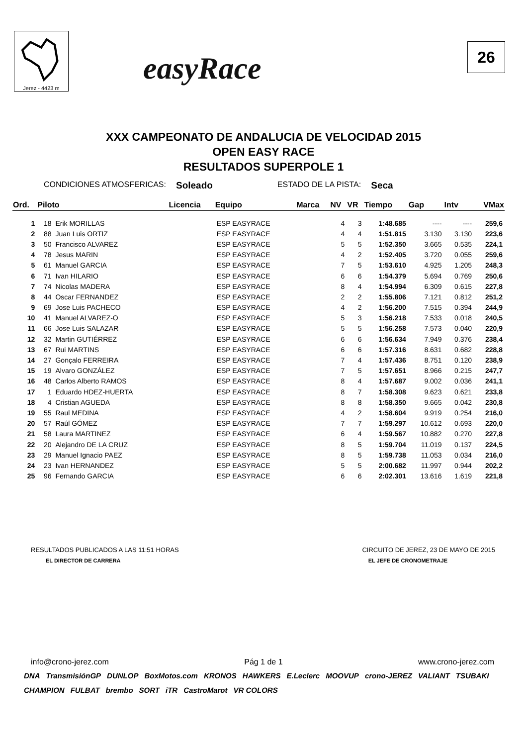Jerez - 4423 m
easyRace
26
XXX CAMPEONATO DE ANDALUCIA DE VELOCIDAD 2015
OPEN EASY RACE
RESULTADOS SUPERPOLE 1
CONDICIONES ATMOSFERICAS: Soleado ESTADO DE LA PISTA: Seca
| Ord. | Piloto | | Licencia | Equipo | Marca | NV | VR | Tiempo | Gap | Intv | VMax |
| --- | --- | --- | --- | --- | --- | --- | --- | --- | --- | --- | --- |
| 1 | 18 | Erik MORILLAS | | ESP EASYRACE | | 4 | 3 | 1:48.685 | ---- | ---- | 259,6 |
| 2 | 88 | Juan Luis ORTIZ | | ESP EASYRACE | | 4 | 4 | 1:51.815 | 3.130 | 3.130 | 223,6 |
| 3 | 50 | Francisco ALVAREZ | | ESP EASYRACE | | 5 | 5 | 1:52.350 | 3.665 | 0.535 | 224,1 |
| 4 | 78 | Jesus MARIN | | ESP EASYRACE | | 4 | 2 | 1:52.405 | 3.720 | 0.055 | 259,6 |
| 5 | 61 | Manuel GARCIA | | ESP EASYRACE | | 7 | 5 | 1:53.610 | 4.925 | 1.205 | 248,3 |
| 6 | 71 | Ivan HILARIO | | ESP EASYRACE | | 6 | 6 | 1:54.379 | 5.694 | 0.769 | 250,6 |
| 7 | 74 | Nicolas MADERA | | ESP EASYRACE | | 8 | 4 | 1:54.994 | 6.309 | 0.615 | 227,8 |
| 8 | 44 | Oscar FERNANDEZ | | ESP EASYRACE | | 2 | 2 | 1:55.806 | 7.121 | 0.812 | 251,2 |
| 9 | 69 | Jose Luis PACHECO | | ESP EASYRACE | | 4 | 2 | 1:56.200 | 7.515 | 0.394 | 244,9 |
| 10 | 41 | Manuel ALVAREZ-O | | ESP EASYRACE | | 5 | 3 | 1:56.218 | 7.533 | 0.018 | 240,5 |
| 11 | 66 | Jose Luis SALAZAR | | ESP EASYRACE | | 5 | 5 | 1:56.258 | 7.573 | 0.040 | 220,9 |
| 12 | 32 | Martin GUTIÉRREZ | | ESP EASYRACE | | 6 | 6 | 1:56.634 | 7.949 | 0.376 | 238,4 |
| 13 | 67 | Rui MARTINS | | ESP EASYRACE | | 6 | 6 | 1:57.316 | 8.631 | 0.682 | 228,8 |
| 14 | 27 | Gonçalo FERREIRA | | ESP EASYRACE | | 7 | 4 | 1:57.436 | 8.751 | 0.120 | 238,9 |
| 15 | 19 | Alvaro GONZÁLEZ | | ESP EASYRACE | | 7 | 5 | 1:57.651 | 8.966 | 0.215 | 247,7 |
| 16 | 48 | Carlos Alberto RAMOS | | ESP EASYRACE | | 8 | 4 | 1:57.687 | 9.002 | 0.036 | 241,1 |
| 17 | 1 | Eduardo HDEZ-HUERTA | | ESP EASYRACE | | 8 | 7 | 1:58.308 | 9.623 | 0.621 | 233,8 |
| 18 | 4 | Cristian AGUEDA | | ESP EASYRACE | | 8 | 8 | 1:58.350 | 9.665 | 0.042 | 230,8 |
| 19 | 55 | Raul MEDINA | | ESP EASYRACE | | 4 | 2 | 1:58.604 | 9.919 | 0.254 | 216,0 |
| 20 | 57 | Raúl GÓMEZ | | ESP EASYRACE | | 7 | 7 | 1:59.297 | 10.612 | 0.693 | 220,0 |
| 21 | 58 | Laura MARTINEZ | | ESP EASYRACE | | 6 | 4 | 1:59.567 | 10.882 | 0.270 | 227,8 |
| 22 | 20 | Alejandro DE LA CRUZ | | ESP EASYRACE | | 8 | 5 | 1:59.704 | 11.019 | 0.137 | 224,5 |
| 23 | 29 | Manuel Ignacio PAEZ | | ESP EASYRACE | | 8 | 5 | 1:59.738 | 11.053 | 0.034 | 216,0 |
| 24 | 23 | Ivan HERNANDEZ | | ESP EASYRACE | | 5 | 5 | 2:00.682 | 11.997 | 0.944 | 202,2 |
| 25 | 96 | Fernando GARCIA | | ESP EASYRACE | | 6 | 6 | 2:02.301 | 13.616 | 1.619 | 221,8 |
RESULTADOS PUBLICADOS A LAS 11:51 HORAS CIRCUITO DE JEREZ, 23 DE MAYO DE 2015
EL DIRECTOR DE CARRERA EL JEFE DE CRONOMETRAJE
info@crono-jerez.com Pág 1 de 1 www.crono-jerez.com
DNA TransmisiónGP DUNLOP BoxMotos.com KRONOS HAWKERS E.Leclerc MOOVUP crono-JEREZ VALIANT TSUBAKI CHAMPION FULBAT brembo SORT iTR CastroMarot VR COLORS